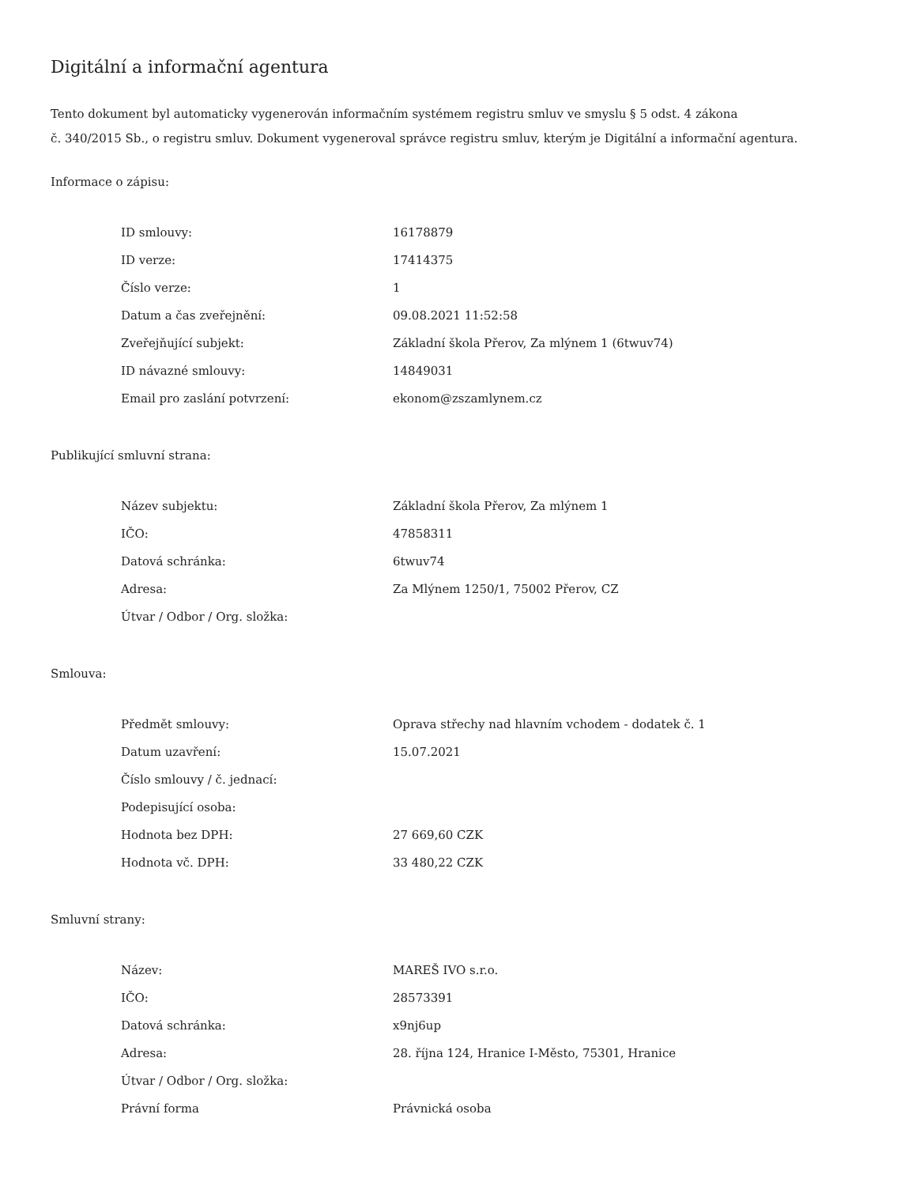Digitální a informační agentura
Tento dokument byl automaticky vygenerován informačním systémem registru smluv ve smyslu § 5 odst. 4 zákona
č. 340/2015 Sb., o registru smluv. Dokument vygeneroval správce registru smluv, kterým je Digitální a informační agentura.
Informace o zápisu:
| ID smlouvy: | 16178879 |
| ID verze: | 17414375 |
| Číslo verze: | 1 |
| Datum a čas zveřejnění: | 09.08.2021 11:52:58 |
| Zveřejňující subjekt: | Základní škola Přerov, Za mlýnem 1 (6twuv74) |
| ID návazné smlouvy: | 14849031 |
| Email pro zaslání potvrzení: | ekonom@zszamlynem.cz |
Publikující smluvní strana:
| Název subjektu: | Základní škola Přerov, Za mlýnem 1 |
| IČO: | 47858311 |
| Datová schránka: | 6twuv74 |
| Adresa: | Za Mlýnem 1250/1, 75002 Přerov, CZ |
| Útvar / Odbor / Org. složka: | |
Smlouva:
| Předmět smlouvy: | Oprava střechy nad hlavním vchodem - dodatek č. 1 |
| Datum uzavření: | 15.07.2021 |
| Číslo smlouvy / č. jednací: | |
| Podepisující osoba: | |
| Hodnota bez DPH: | 27 669,60 CZK |
| Hodnota vč. DPH: | 33 480,22 CZK |
Smluvní strany:
| Název: | MAREŠ IVO s.r.o. |
| IČO: | 28573391 |
| Datová schránka: | x9nj6up |
| Adresa: | 28. října 124, Hranice I-Město, 75301, Hranice |
| Útvar / Odbor / Org. složka: | |
| Právní forma | Právnická osoba |